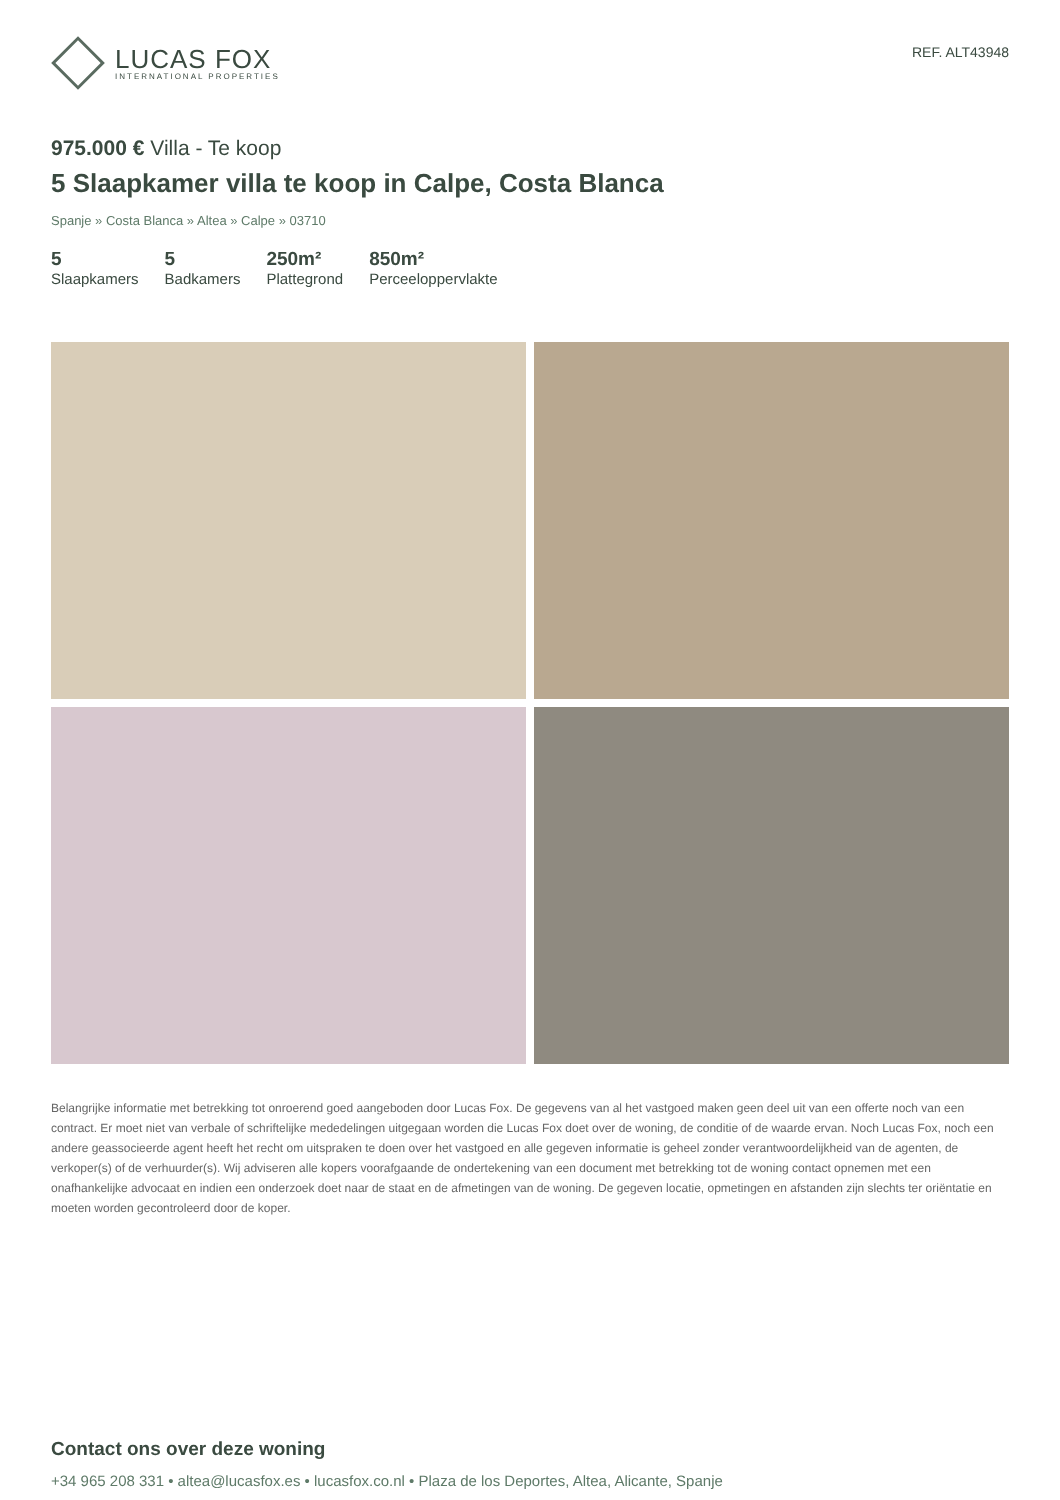LUCAS FOX
INTERNATIONAL PROPERTIES
REF. ALT43948
975.000 € Villa - Te koop
5 Slaapkamer villa te koop in Calpe, Costa Blanca
Spanje » Costa Blanca » Altea » Calpe » 03710
5
Slaapkamers
5
Badkamers
250m²
Plattegrond
850m²
Perceeloppervlakte
Belangrijke informatie met betrekking tot onroerend goed aangeboden door Lucas Fox. De gegevens van al het vastgoed maken geen deel uit van een offerte noch van een contract. Er moet niet van verbale of schriftelijke mededelingen uitgegaan worden die Lucas Fox doet over de woning, de conditie of de waarde ervan. Noch Lucas Fox, noch een andere geassocieerde agent heeft het recht om uitspraken te doen over het vastgoed en alle gegeven informatie is geheel zonder verantwoordelijkheid van de agenten, de verkoper(s) of de verhuurder(s). Wij adviseren alle kopers voorafgaande de ondertekening van een document met betrekking tot de woning contact opnemen met een onafhankelijke advocaat en indien een onderzoek doet naar de staat en de afmetingen van de woning. De gegeven locatie, opmetingen en afstanden zijn slechts ter oriëntatie en moeten worden gecontroleerd door de koper.
Contact ons over deze woning
+34 965 208 331 • altea@lucasfox.es • lucasfox.co.nl • Plaza de los Deportes, Altea, Alicante, Spanje